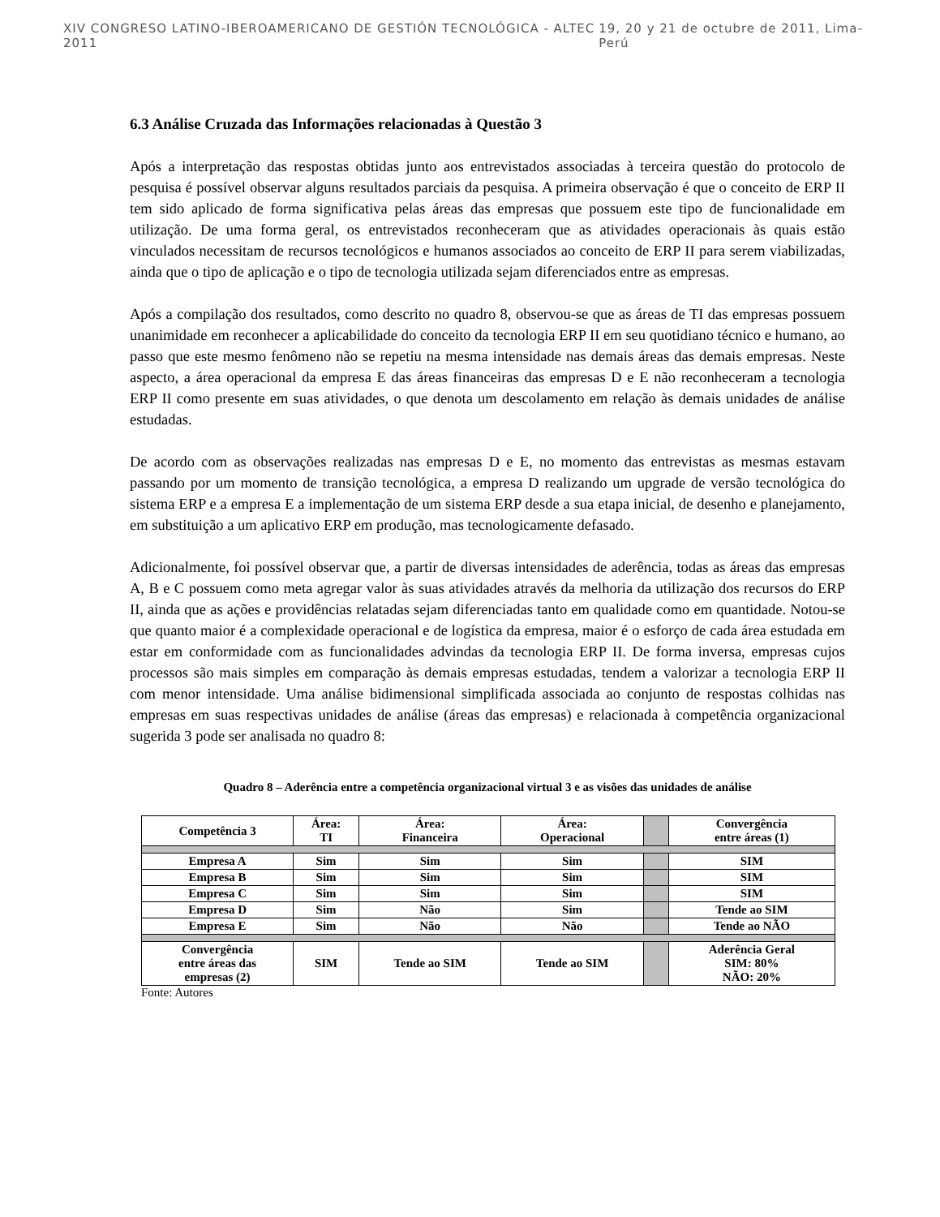XIV CONGRESO LATINO-IBEROAMERICANO DE GESTIÓN TECNOLÓGICA - ALTEC 2011 19, 20 y 21 de octubre de 2011, Lima-Perú
6.3 Análise Cruzada das Informações relacionadas à Questão 3
Após a interpretação das respostas obtidas junto aos entrevistados associadas à terceira questão do protocolo de pesquisa é possível observar alguns resultados parciais da pesquisa. A primeira observação é que o conceito de ERP II tem sido aplicado de forma significativa pelas áreas das empresas que possuem este tipo de funcionalidade em utilização. De uma forma geral, os entrevistados reconheceram que as atividades operacionais às quais estão vinculados necessitam de recursos tecnológicos e humanos associados ao conceito de ERP II para serem viabilizadas, ainda que o tipo de aplicação e o tipo de tecnologia utilizada sejam diferenciados entre as empresas.
Após a compilação dos resultados, como descrito no quadro 8, observou-se que as áreas de TI das empresas possuem unanimidade em reconhecer a aplicabilidade do conceito da tecnologia ERP II em seu quotidiano técnico e humano, ao passo que este mesmo fenômeno não se repetiu na mesma intensidade nas demais áreas das demais empresas. Neste aspecto, a área operacional da empresa E das áreas financeiras das empresas D e E não reconheceram a tecnologia ERP II como presente em suas atividades, o que denota um descolamento em relação às demais unidades de análise estudadas.
De acordo com as observações realizadas nas empresas D e E, no momento das entrevistas as mesmas estavam passando por um momento de transição tecnológica, a empresa D realizando um upgrade de versão tecnológica do sistema ERP e a empresa E a implementação de um sistema ERP desde a sua etapa inicial, de desenho e planejamento, em substituição a um aplicativo ERP em produção, mas tecnologicamente defasado.
Adicionalmente, foi possível observar que, a partir de diversas intensidades de aderência, todas as áreas das empresas A, B e C possuem como meta agregar valor às suas atividades através da melhoria da utilização dos recursos do ERP II, ainda que as ações e providências relatadas sejam diferenciadas tanto em qualidade como em quantidade. Notou-se que quanto maior é a complexidade operacional e de logística da empresa, maior é o esforço de cada área estudada em estar em conformidade com as funcionalidades advindas da tecnologia ERP II. De forma inversa, empresas cujos processos são mais simples em comparação às demais empresas estudadas, tendem a valorizar a tecnologia ERP II com menor intensidade. Uma análise bidimensional simplificada associada ao conjunto de respostas colhidas nas empresas em suas respectivas unidades de análise (áreas das empresas) e relacionada à competência organizacional sugerida 3 pode ser analisada no quadro 8:
Quadro 8 – Aderência entre a competência organizacional virtual 3 e as visões das unidades de análise
| Competência 3 | Área: TI | Área: Financeira | Área: Operacional | | Convergência entre áreas (1) |
| --- | --- | --- | --- | --- | --- |
| Empresa A | Sim | Sim | Sim | | SIM |
| Empresa B | Sim | Sim | Sim | | SIM |
| Empresa C | Sim | Sim | Sim | | SIM |
| Empresa D | Sim | Não | Sim | | Tende ao SIM |
| Empresa E | Sim | Não | Não | | Tende ao NÃO |
| Convergência entre áreas das empresas (2) | SIM | Tende ao SIM | Tende ao SIM | | Aderência Geral SIM: 80% NÃO: 20% |
Fonte: Autores